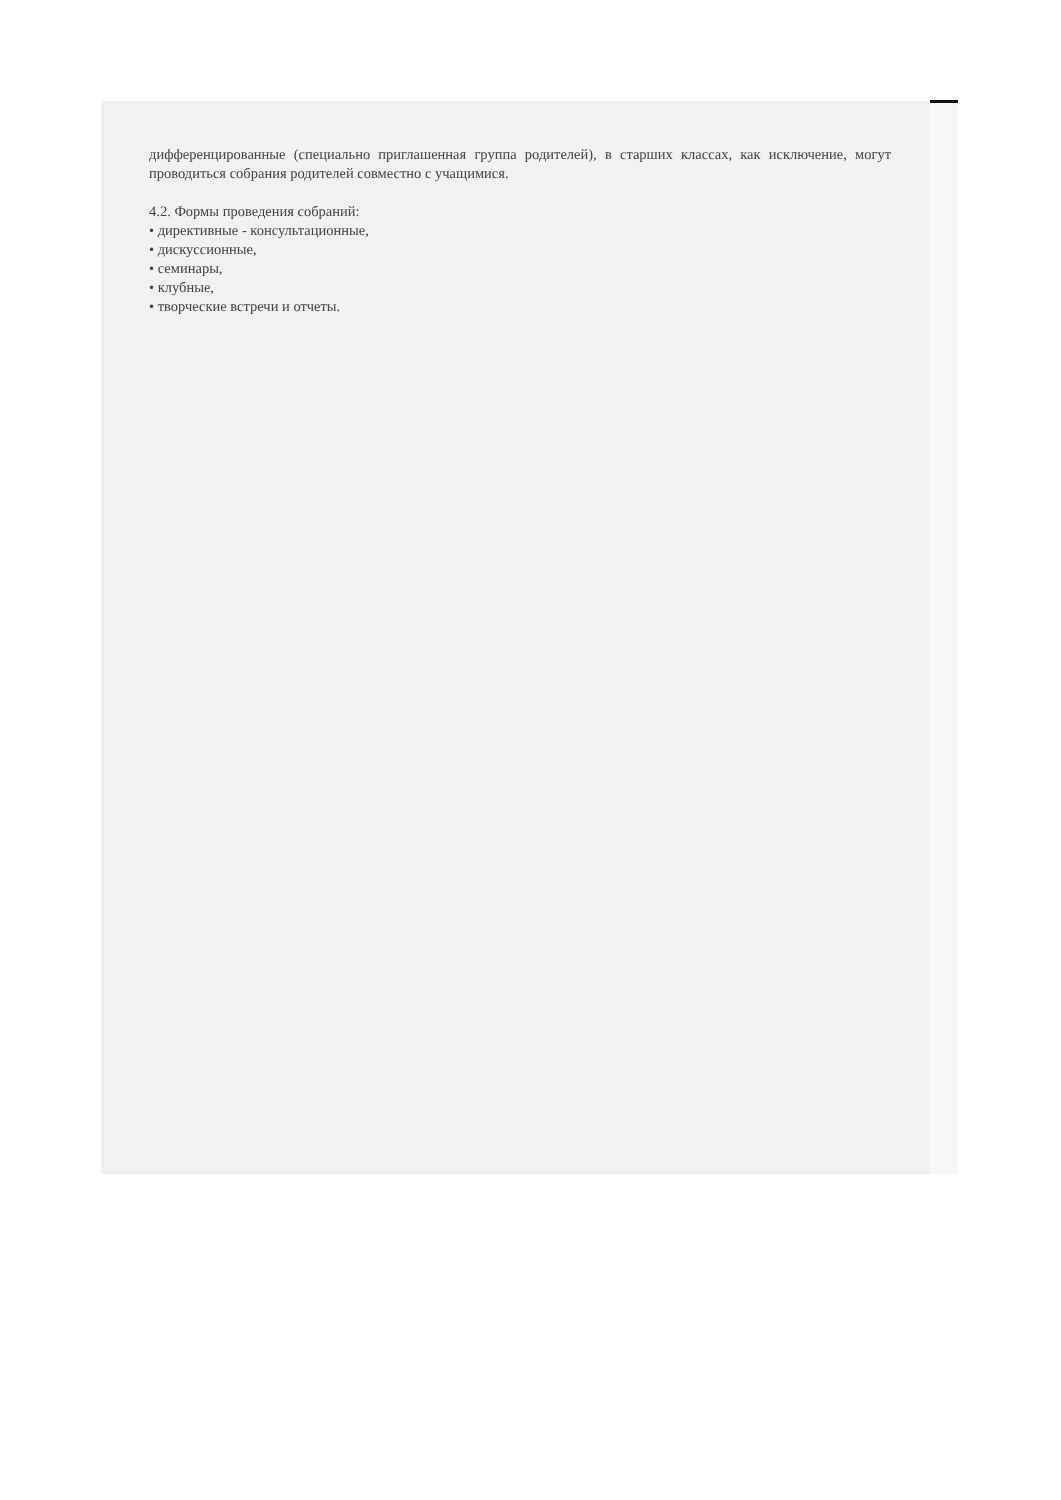дифференцированные (специально приглашенная группа родителей), в старших классах, как исключение, могут проводиться собрания родителей совместно с учащимися.
4.2. Формы проведения собраний:
• директивные - консультационные,
• дискуссионные,
• семинары,
• клубные,
• творческие встречи и отчеты.